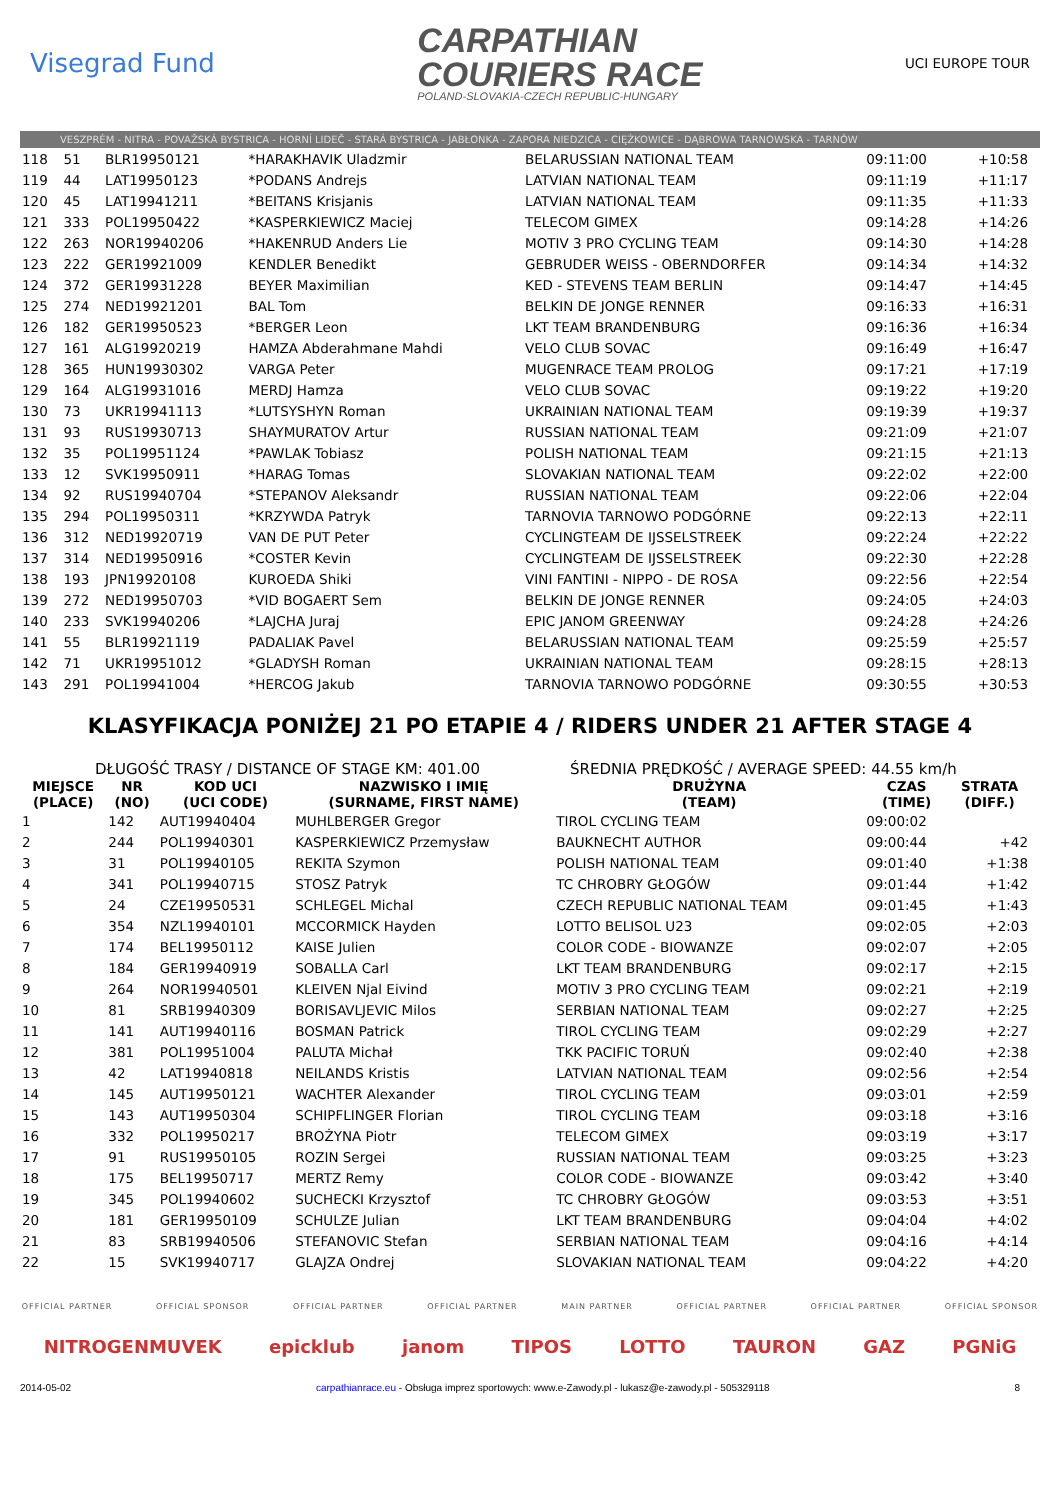Visegrad Fund
CARPATHIAN
COURIERS RACE
POLAND-SLOVAKIA-CZECH REPUBLIC-HUNGARY
UCI EUROPE TOUR
VESZPRÉM - NITRA - POVAŽSKÁ BYSTRICA - HORNÍ LIDEČ - STARÁ BYSTRICA - JABŁONKA - ZAPORA NIEDZICA - CIĘŻKOWICE - DĄBROWA TARNOWSKA - TARNÓW
| 118 | 51 | BLR19950121 | *HARAKHAVIK Uladzmir | BELARUSSIAN NATIONAL TEAM | 09:11:00 | +10:58 |
| 119 | 44 | LAT19950123 | *PODANS Andrejs | LATVIAN NATIONAL TEAM | 09:11:19 | +11:17 |
| 120 | 45 | LAT19941211 | *BEITANS Krisjanis | LATVIAN NATIONAL TEAM | 09:11:35 | +11:33 |
| 121 | 333 | POL19950422 | *KASPERKIEWICZ Maciej | TELECOM GIMEX | 09:14:28 | +14:26 |
| 122 | 263 | NOR19940206 | *HAKENRUD Anders Lie | MOTIV 3 PRO CYCLING TEAM | 09:14:30 | +14:28 |
| 123 | 222 | GER19921009 | KENDLER Benedikt | GEBRUDER WEISS - OBERNDORFER | 09:14:34 | +14:32 |
| 124 | 372 | GER19931228 | BEYER Maximilian | KED - STEVENS TEAM BERLIN | 09:14:47 | +14:45 |
| 125 | 274 | NED19921201 | BAL Tom | BELKIN DE JONGE RENNER | 09:16:33 | +16:31 |
| 126 | 182 | GER19950523 | *BERGER Leon | LKT TEAM BRANDENBURG | 09:16:36 | +16:34 |
| 127 | 161 | ALG19920219 | HAMZA Abderahmane Mahdi | VELO CLUB SOVAC | 09:16:49 | +16:47 |
| 128 | 365 | HUN19930302 | VARGA Peter | MUGENRACE TEAM PROLOG | 09:17:21 | +17:19 |
| 129 | 164 | ALG19931016 | MERDJ Hamza | VELO CLUB SOVAC | 09:19:22 | +19:20 |
| 130 | 73 | UKR19941113 | *LUTSYSHYN Roman | UKRAINIAN NATIONAL TEAM | 09:19:39 | +19:37 |
| 131 | 93 | RUS19930713 | SHAYMURATOV Artur | RUSSIAN NATIONAL TEAM | 09:21:09 | +21:07 |
| 132 | 35 | POL19951124 | *PAWLAK Tobiasz | POLISH NATIONAL TEAM | 09:21:15 | +21:13 |
| 133 | 12 | SVK19950911 | *HARAG Tomas | SLOVAKIAN NATIONAL TEAM | 09:22:02 | +22:00 |
| 134 | 92 | RUS19940704 | *STEPANOV Aleksandr | RUSSIAN NATIONAL TEAM | 09:22:06 | +22:04 |
| 135 | 294 | POL19950311 | *KRZYWDA Patryk | TARNOVIA TARNOWO PODGÓRNE | 09:22:13 | +22:11 |
| 136 | 312 | NED19920719 | VAN DE PUT Peter | CYCLINGTEAM DE IJSSELSTREEK | 09:22:24 | +22:22 |
| 137 | 314 | NED19950916 | *COSTER Kevin | CYCLINGTEAM DE IJSSELSTREEK | 09:22:30 | +22:28 |
| 138 | 193 | JPN19920108 | KUROEDA Shiki | VINI FANTINI - NIPPO - DE ROSA | 09:22:56 | +22:54 |
| 139 | 272 | NED19950703 | *VID BOGAERT Sem | BELKIN DE JONGE RENNER | 09:24:05 | +24:03 |
| 140 | 233 | SVK19940206 | *LAJCHA Juraj | EPIC JANOM GREENWAY | 09:24:28 | +24:26 |
| 141 | 55 | BLR19921119 | PADALIAK Pavel | BELARUSSIAN NATIONAL TEAM | 09:25:59 | +25:57 |
| 142 | 71 | UKR19951012 | *GLADYSH Roman | UKRAINIAN NATIONAL TEAM | 09:28:15 | +28:13 |
| 143 | 291 | POL19941004 | *HERCOG Jakub | TARNOVIA TARNOWO PODGÓRNE | 09:30:55 | +30:53 |
KLASYFIKACJA PONIŻEJ 21 PO ETAPIE 4 / RIDERS UNDER 21 AFTER STAGE 4
DŁUGOŚĆ TRASY / DISTANCE OF STAGE KM: 401.00 ŚREDNIA PRĘDKOŚĆ / AVERAGE SPEED: 44.55 km/h
| MIEJSCE (PLACE) | NR (NO) | KOD UCI (UCI CODE) | NAZWISKO I IMIĘ (SURNAME, FIRST NAME) | DRUŻYNA (TEAM) | CZAS (TIME) | STRATA (DIFF.) |
| --- | --- | --- | --- | --- | --- | --- |
| 1 | 142 | AUT19940404 | MUHLBERGER Gregor | TIROL CYCLING TEAM | 09:00:02 | |
| 2 | 244 | POL19940301 | KASPERKIEWICZ Przemysław | BAUKNECHT AUTHOR | 09:00:44 | +42 |
| 3 | 31 | POL19940105 | REKITA Szymon | POLISH NATIONAL TEAM | 09:01:40 | +1:38 |
| 4 | 341 | POL19940715 | STOSZ Patryk | TC CHROBRY GŁOGÓW | 09:01:44 | +1:42 |
| 5 | 24 | CZE19950531 | SCHLEGEL Michal | CZECH REPUBLIC NATIONAL TEAM | 09:01:45 | +1:43 |
| 6 | 354 | NZL19940101 | MCCORMICK Hayden | LOTTO BELISOL U23 | 09:02:05 | +2:03 |
| 7 | 174 | BEL19950112 | KAISE Julien | COLOR CODE - BIOWANZE | 09:02:07 | +2:05 |
| 8 | 184 | GER19940919 | SOBALLA Carl | LKT TEAM BRANDENBURG | 09:02:17 | +2:15 |
| 9 | 264 | NOR19940501 | KLEIVEN Njal Eivind | MOTIV 3 PRO CYCLING TEAM | 09:02:21 | +2:19 |
| 10 | 81 | SRB19940309 | BORISAVLJEVIC Milos | SERBIAN NATIONAL TEAM | 09:02:27 | +2:25 |
| 11 | 141 | AUT19940116 | BOSMAN Patrick | TIROL CYCLING TEAM | 09:02:29 | +2:27 |
| 12 | 381 | POL19951004 | PALUTA Michał | TKK PACIFIC TORUŃ | 09:02:40 | +2:38 |
| 13 | 42 | LAT19940818 | NEILANDS Kristis | LATVIAN NATIONAL TEAM | 09:02:56 | +2:54 |
| 14 | 145 | AUT19950121 | WACHTER Alexander | TIROL CYCLING TEAM | 09:03:01 | +2:59 |
| 15 | 143 | AUT19950304 | SCHIPFLINGER Florian | TIROL CYCLING TEAM | 09:03:18 | +3:16 |
| 16 | 332 | POL19950217 | BROŻYNA Piotr | TELECOM GIMEX | 09:03:19 | +3:17 |
| 17 | 91 | RUS19950105 | ROZIN Sergei | RUSSIAN NATIONAL TEAM | 09:03:25 | +3:23 |
| 18 | 175 | BEL19950717 | MERTZ Remy | COLOR CODE - BIOWANZE | 09:03:42 | +3:40 |
| 19 | 345 | POL19940602 | SUCHECKI Krzysztof | TC CHROBRY GŁOGÓW | 09:03:53 | +3:51 |
| 20 | 181 | GER19950109 | SCHULZE Julian | LKT TEAM BRANDENBURG | 09:04:04 | +4:02 |
| 21 | 83 | SRB19940506 | STEFANOVIC Stefan | SERBIAN NATIONAL TEAM | 09:04:16 | +4:14 |
| 22 | 15 | SVK19940717 | GLAJZA Ondrej | SLOVAKIAN NATIONAL TEAM | 09:04:22 | +4:20 |
OFFICIAL PARTNER OFFICIAL SPONSOR OFFICIAL PARTNER OFFICIAL PARTNER MAIN PARTNER OFFICIAL PARTNER OFFICIAL PARTNER OFFICIAL SPONSOR
NITROGENMUVEK epicklub janom TIPOS LOTTO TAURON GAZ PGNiG
2014-05-02 carpathianrace.eu - Obsługa imprez sportowych: www.e-Zawody.pl - lukasz@e-zawody.pl - 505329118 8